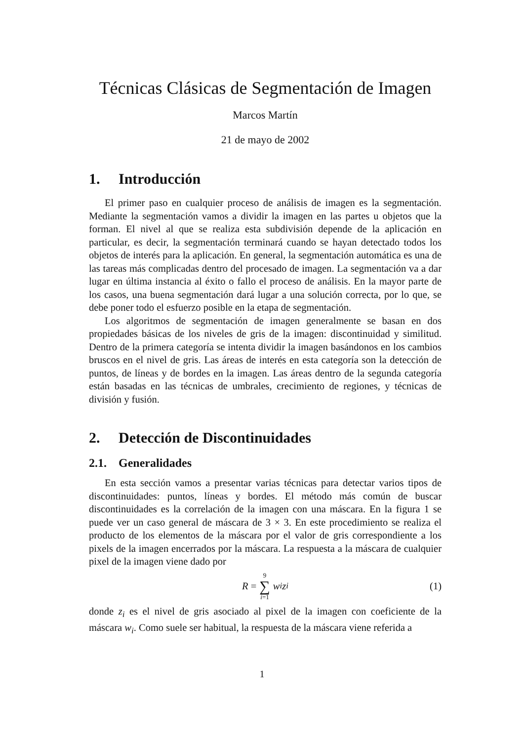Técnicas Clásicas de Segmentación de Imagen
Marcos Martín
21 de mayo de 2002
1. Introducción
El primer paso en cualquier proceso de análisis de imagen es la segmentación. Mediante la segmentación vamos a dividir la imagen en las partes u objetos que la forman. El nivel al que se realiza esta subdivisión depende de la aplicación en particular, es decir, la segmentación terminará cuando se hayan detectado todos los objetos de interés para la aplicación. En general, la segmentación automática es una de las tareas más complicadas dentro del procesado de imagen. La segmentación va a dar lugar en última instancia al éxito o fallo el proceso de análisis. En la mayor parte de los casos, una buena segmentación dará lugar a una solución correcta, por lo que, se debe poner todo el esfuerzo posible en la etapa de segmentación.
Los algoritmos de segmentación de imagen generalmente se basan en dos propiedades básicas de los niveles de gris de la imagen: discontinuidad y similitud. Dentro de la primera categoría se intenta dividir la imagen basándonos en los cambios bruscos en el nivel de gris. Las áreas de interés en esta categoría son la detección de puntos, de líneas y de bordes en la imagen. Las áreas dentro de la segunda categoría están basadas en las técnicas de umbrales, crecimiento de regiones, y técnicas de división y fusión.
2. Detección de Discontinuidades
2.1. Generalidades
En esta sección vamos a presentar varias técnicas para detectar varios tipos de discontinuidades: puntos, líneas y bordes. El método más común de buscar discontinuidades es la correlación de la imagen con una máscara. En la figura 1 se puede ver un caso general de máscara de 3 × 3. En este procedimiento se realiza el producto de los elementos de la máscara por el valor de gris correspondiente a los pixels de la imagen encerrados por la máscara. La respuesta a la máscara de cualquier pixel de la imagen viene dado por
R = 9 ∑ i=1 w<sub>i</sub>z<sub>i</sub> (1)
donde z<sub>i</sub> es el nivel de gris asociado al pixel de la imagen con coeficiente de la máscara w<sub>i</sub>. Como suele ser habitual, la respuesta de la máscara viene referida a
1